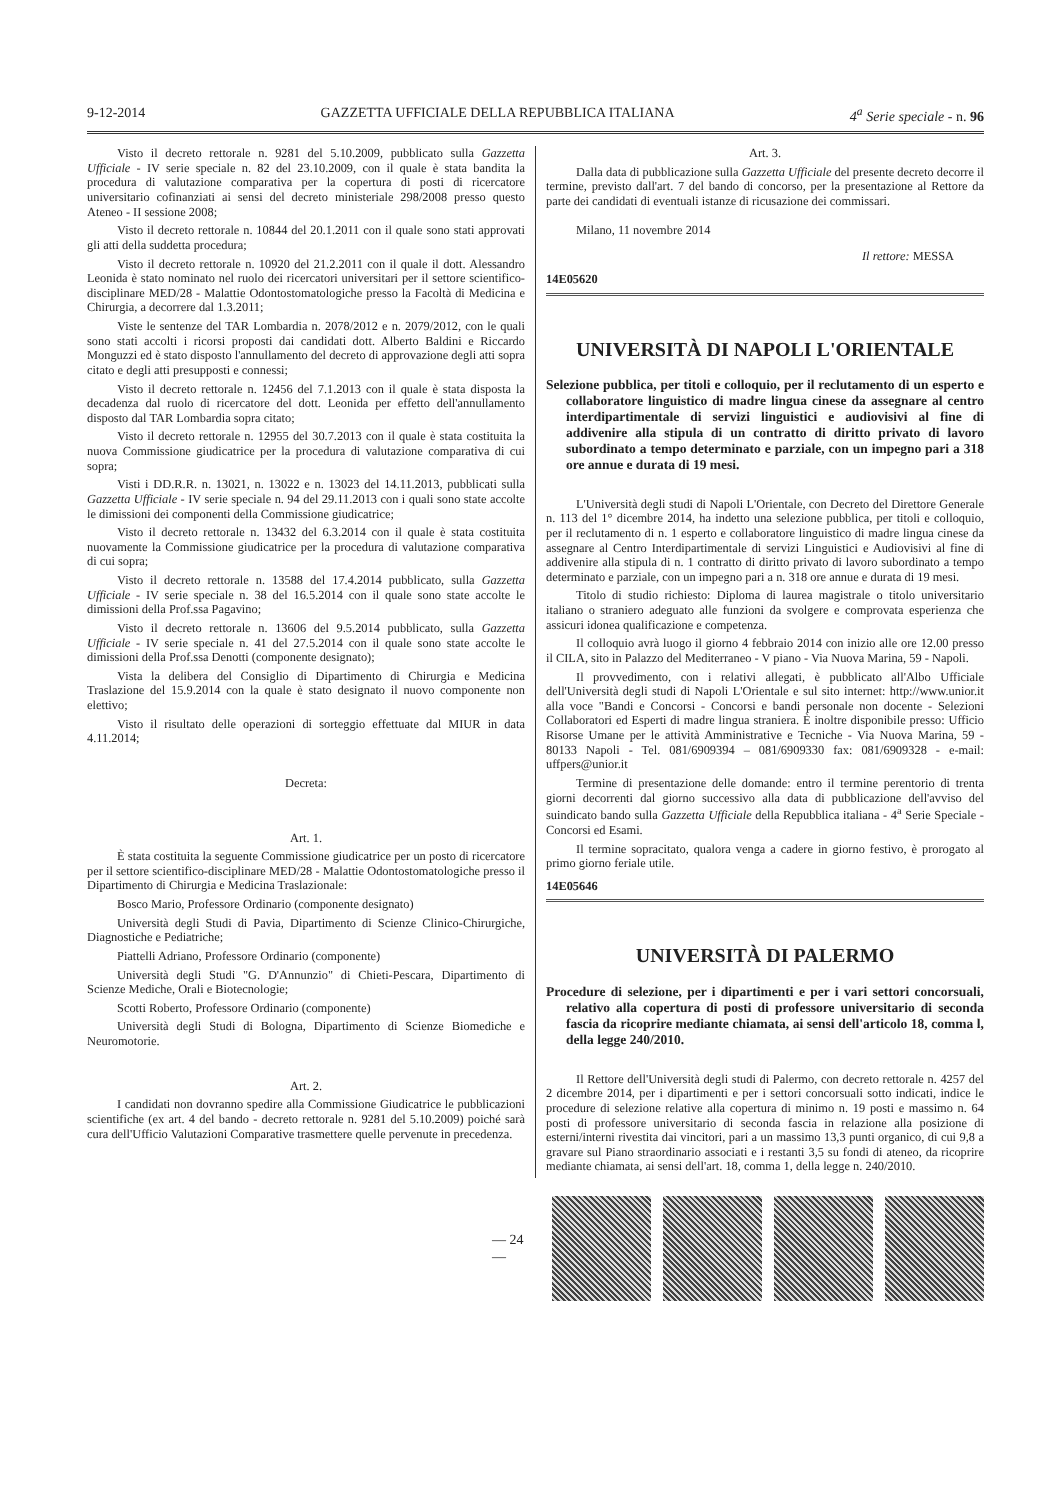9-12-2014 GAZZETTA UFFICIALE DELLA REPUBBLICA ITALIANA 4<sup>a</sup> Serie speciale - n. 96
Visto il decreto rettorale n. 9281 del 5.10.2009, pubblicato sulla Gazzetta Ufficiale - IV serie speciale n. 82 del 23.10.2009, con il quale è stata bandita la procedura di valutazione comparativa per la copertura di posti di ricercatore universitario cofinanziati ai sensi del decreto ministeriale 298/2008 presso questo Ateneo - II sessione 2008;
Visto il decreto rettorale n. 10844 del 20.1.2011 con il quale sono stati approvati gli atti della suddetta procedura;
Visto il decreto rettorale n. 10920 del 21.2.2011 con il quale il dott. Alessandro Leonida è stato nominato nel ruolo dei ricercatori universitari per il settore scientifico-disciplinare MED/28 - Malattie Odontostomatologiche presso la Facoltà di Medicina e Chirurgia, a decorrere dal 1.3.2011;
Viste le sentenze del TAR Lombardia n. 2078/2012 e n. 2079/2012, con le quali sono stati accolti i ricorsi proposti dai candidati dott. Alberto Baldini e Riccardo Monguzzi ed è stato disposto l'annullamento del decreto di approvazione degli atti sopra citato e degli atti presupposti e connessi;
Visto il decreto rettorale n. 12456 del 7.1.2013 con il quale è stata disposta la decadenza dal ruolo di ricercatore del dott. Leonida per effetto dell'annullamento disposto dal TAR Lombardia sopra citato;
Visto il decreto rettorale n. 12955 del 30.7.2013 con il quale è stata costituita la nuova Commissione giudicatrice per la procedura di valutazione comparativa di cui sopra;
Visti i DD.R.R. n. 13021, n. 13022 e n. 13023 del 14.11.2013, pubblicati sulla Gazzetta Ufficiale - IV serie speciale n. 94 del 29.11.2013 con i quali sono state accolte le dimissioni dei componenti della Commissione giudicatrice;
Visto il decreto rettorale n. 13432 del 6.3.2014 con il quale è stata costituita nuovamente la Commissione giudicatrice per la procedura di valutazione comparativa di cui sopra;
Visto il decreto rettorale n. 13588 del 17.4.2014 pubblicato, sulla Gazzetta Ufficiale - IV serie speciale n. 38 del 16.5.2014 con il quale sono state accolte le dimissioni della Prof.ssa Pagavino;
Visto il decreto rettorale n. 13606 del 9.5.2014 pubblicato, sulla Gazzetta Ufficiale - IV serie speciale n. 41 del 27.5.2014 con il quale sono state accolte le dimissioni della Prof.ssa Denotti (componente designato);
Vista la delibera del Consiglio di Dipartimento di Chirurgia e Medicina Traslazione del 15.9.2014 con la quale è stato designato il nuovo componente non elettivo;
Visto il risultato delle operazioni di sorteggio effettuate dal MIUR in data 4.11.2014;
Decreta:
Art. 1.
È stata costituita la seguente Commissione giudicatrice per un posto di ricercatore per il settore scientifico-disciplinare MED/28 - Malattie Odontostomatologiche presso il Dipartimento di Chirurgia e Medicina Traslazionale:
Bosco Mario, Professore Ordinario (componente designato)
Università degli Studi di Pavia, Dipartimento di Scienze Clinico-Chirurgiche, Diagnostiche e Pediatriche;
Piattelli Adriano, Professore Ordinario (componente)
Università degli Studi "G. D'Annunzio" di Chieti-Pescara, Dipartimento di Scienze Mediche, Orali e Biotecnologie;
Scotti Roberto, Professore Ordinario (componente)
Università degli Studi di Bologna, Dipartimento di Scienze Biomediche e Neuromotorie.
Art. 2.
I candidati non dovranno spedire alla Commissione Giudicatrice le pubblicazioni scientifiche (ex art. 4 del bando - decreto rettorale n. 9281 del 5.10.2009) poiché sarà cura dell'Ufficio Valutazioni Comparative trasmettere quelle pervenute in precedenza.
Art. 3.
Dalla data di pubblicazione sulla Gazzetta Ufficiale del presente decreto decorre il termine, previsto dall'art. 7 del bando di concorso, per la presentazione al Rettore da parte dei candidati di eventuali istanze di ricusazione dei commissari.
Milano, 11 novembre 2014
Il rettore: MESSA
14E05620
UNIVERSITÀ DI NAPOLI L'ORIENTALE
Selezione pubblica, per titoli e colloquio, per il reclutamento di un esperto e collaboratore linguistico di madre lingua cinese da assegnare al centro interdipartimentale di servizi linguistici e audiovisivi al fine di addivenire alla stipula di un contratto di diritto privato di lavoro subordinato a tempo determinato e parziale, con un impegno pari a 318 ore annue e durata di 19 mesi.
L'Università degli studi di Napoli L'Orientale, con Decreto del Direttore Generale n. 113 del 1° dicembre 2014, ha indetto una selezione pubblica, per titoli e colloquio, per il reclutamento di n. 1 esperto e collaboratore linguistico di madre lingua cinese da assegnare al Centro Interdipartimentale di servizi Linguistici e Audiovisivi al fine di addivenire alla stipula di n. 1 contratto di diritto privato di lavoro subordinato a tempo determinato e parziale, con un impegno pari a n. 318 ore annue e durata di 19 mesi.
Titolo di studio richiesto: Diploma di laurea magistrale o titolo universitario italiano o straniero adeguato alle funzioni da svolgere e comprovata esperienza che assicuri idonea qualificazione e competenza.
Il colloquio avrà luogo il giorno 4 febbraio 2014 con inizio alle ore 12.00 presso il CILA, sito in Palazzo del Mediterraneo - V piano - Via Nuova Marina, 59 - Napoli.
Il provvedimento, con i relativi allegati, è pubblicato all'Albo Ufficiale dell'Università degli studi di Napoli L'Orientale e sul sito internet: http://www.unior.it alla voce "Bandi e Concorsi - Concorsi e bandi personale non docente - Selezioni Collaboratori ed Esperti di madre lingua straniera. È inoltre disponibile presso: Ufficio Risorse Umane per le attività Amministrative e Tecniche - Via Nuova Marina, 59 - 80133 Napoli - Tel. 081/6909394 – 081/6909330 fax: 081/6909328 - e-mail: uffpers@unior.it
Termine di presentazione delle domande: entro il termine perentorio di trenta giorni decorrenti dal giorno successivo alla data di pubblicazione dell'avviso del suindicato bando sulla Gazzetta Ufficiale della Repubblica italiana - 4<sup>a</sup> Serie Speciale - Concorsi ed Esami.
Il termine sopracitato, qualora venga a cadere in giorno festivo, è prorogato al primo giorno feriale utile.
14E05646
UNIVERSITÀ DI PALERMO
Procedure di selezione, per i dipartimenti e per i vari settori concorsuali, relativo alla copertura di posti di professore universitario di seconda fascia da ricoprire mediante chiamata, ai sensi dell'articolo 18, comma l, della legge 240/2010.
Il Rettore dell'Università degli studi di Palermo, con decreto rettorale n. 4257 del 2 dicembre 2014, per i dipartimenti e per i settori concorsuali sotto indicati, indice le procedure di selezione relative alla copertura di minimo n. 19 posti e massimo n. 64 posti di professore universitario di seconda fascia in relazione alla posizione di esterni/interni rivestita dai vincitori, pari a un massimo 13,3 punti organico, di cui 9,8 a gravare sul Piano straordinario associati e i restanti 3,5 su fondi di ateneo, da ricoprire mediante chiamata, ai sensi dell'art. 18, comma 1, della legge n. 240/2010.
— 24 —